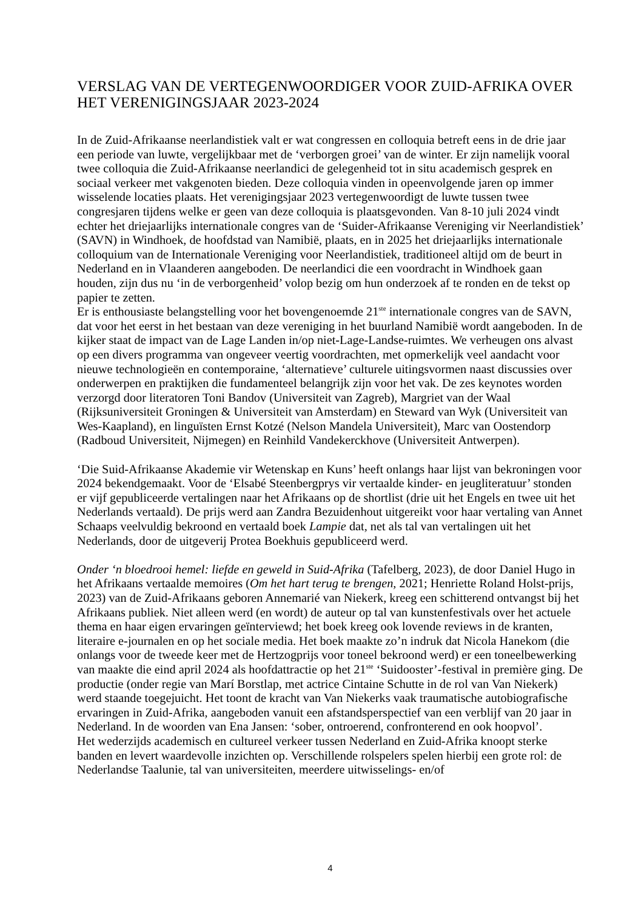VERSLAG VAN DE VERTEGENWOORDIGER VOOR ZUID-AFRIKA OVER HET VERENIGINGSJAAR 2023-2024
In de Zuid-Afrikaanse neerlandistiek valt er wat congressen en colloquia betreft eens in de drie jaar een periode van luwte, vergelijkbaar met de ‘verborgen groei’ van de winter. Er zijn namelijk vooral twee colloquia die Zuid-Afrikaanse neerlandici de gelegenheid tot in situ academisch gesprek en sociaal verkeer met vakgenoten bieden. Deze colloquia vinden in opeenvolgende jaren op immer wisselende locaties plaats. Het verenigingsjaar 2023 vertegenwoordigt de luwte tussen twee congresjaren tijdens welke er geen van deze colloquia is plaatsgevonden. Van 8-10 juli 2024 vindt echter het driejaarlijks internationale congres van de ‘Suider-Afrikaanse Vereniging vir Neerlandistiek’ (SAVN) in Windhoek, de hoofdstad van Namibië, plaats, en in 2025 het driejaarlijks internationale colloquium van de Internationale Vereniging voor Neerlandistiek, traditioneel altijd om de beurt in Nederland en in Vlaanderen aangeboden. De neerlandici die een voordracht in Windhoek gaan houden, zijn dus nu ‘in de verborgenheid’ volop bezig om hun onderzoek af te ronden en de tekst op papier te zetten.
Er is enthousiaste belangstelling voor het bovengenoemde 21<sup>ste</sup> internationale congres van de SAVN, dat voor het eerst in het bestaan van deze vereniging in het buurland Namibië wordt aangeboden. In de kijker staat de impact van de Lage Landen in/op niet-Lage-Landse-ruimtes. We verheugen ons alvast op een divers programma van ongeveer veertig voordrachten, met opmerkelijk veel aandacht voor nieuwe technologieën en contemporaine, ‘alternatieve’ culturele uitingsvormen naast discussies over onderwerpen en praktijken die fundamenteel belangrijk zijn voor het vak. De zes keynotes worden verzorgd door literatoren Toni Bandov (Universiteit van Zagreb), Margriet van der Waal (Rijksuniversiteit Groningen & Universiteit van Amsterdam) en Steward van Wyk (Universiteit van Wes-Kaapland), en linguïsten Ernst Kotzé (Nelson Mandela Universiteit), Marc van Oostendorp (Radboud Universiteit, Nijmegen) en Reinhild Vandekerckhove (Universiteit Antwerpen).
‘Die Suid-Afrikaanse Akademie vir Wetenskap en Kuns’ heeft onlangs haar lijst van bekroningen voor 2024 bekendgemaakt. Voor de ‘Elsabé Steenbergprys vir vertaalde kinder- en jeugliteratuur’ stonden er vijf gepubliceerde vertalingen naar het Afrikaans op de shortlist (drie uit het Engels en twee uit het Nederlands vertaald). De prijs werd aan Zandra Bezuidenhout uitgereikt voor haar vertaling van Annet Schaaps veelvuldig bekroond en vertaald boek Lampie dat, net als tal van vertalingen uit het Nederlands, door de uitgeverij Protea Boekhuis gepubliceerd werd.
Onder ‘n bloedrooi hemel: liefde en geweld in Suid-Afrika (Tafelberg, 2023), de door Daniel Hugo in het Afrikaans vertaalde memoires (Om het hart terug te brengen, 2021; Henriette Roland Holst-prijs, 2023) van de Zuid-Afrikaans geboren Annemarié van Niekerk, kreeg een schitterend ontvangst bij het Afrikaans publiek. Niet alleen werd (en wordt) de auteur op tal van kunstenfestivals over het actuele thema en haar eigen ervaringen geïnterviewd; het boek kreeg ook lovende reviews in de kranten, literaire e-journalen en op het sociale media. Het boek maakte zo’n indruk dat Nicola Hanekom (die onlangs voor de tweede keer met de Hertzogprijs voor toneel bekroond werd) er een toneelbewerking van maakte die eind april 2024 als hoofdattractie op het 21<sup>ste</sup> ‘Suidooster’-festival in première ging. De productie (onder regie van Marí Borstlap, met actrice Cintaine Schutte in de rol van Van Niekerk) werd staande toegejuicht. Het toont de kracht van Van Niekerks vaak traumatische autobiografische ervaringen in Zuid-Afrika, aangeboden vanuit een afstandsperspectief van een verblijf van 20 jaar in Nederland. In de woorden van Ena Jansen: ‘sober, ontroerend, confronterend en ook hoopvol’.
Het wederzijds academisch en cultureel verkeer tussen Nederland en Zuid-Afrika knoopt sterke banden en levert waardevolle inzichten op. Verschillende rolspelers spelen hierbij een grote rol: de Nederlandse Taalunie, tal van universiteiten, meerdere uitwisselings- en/of
4